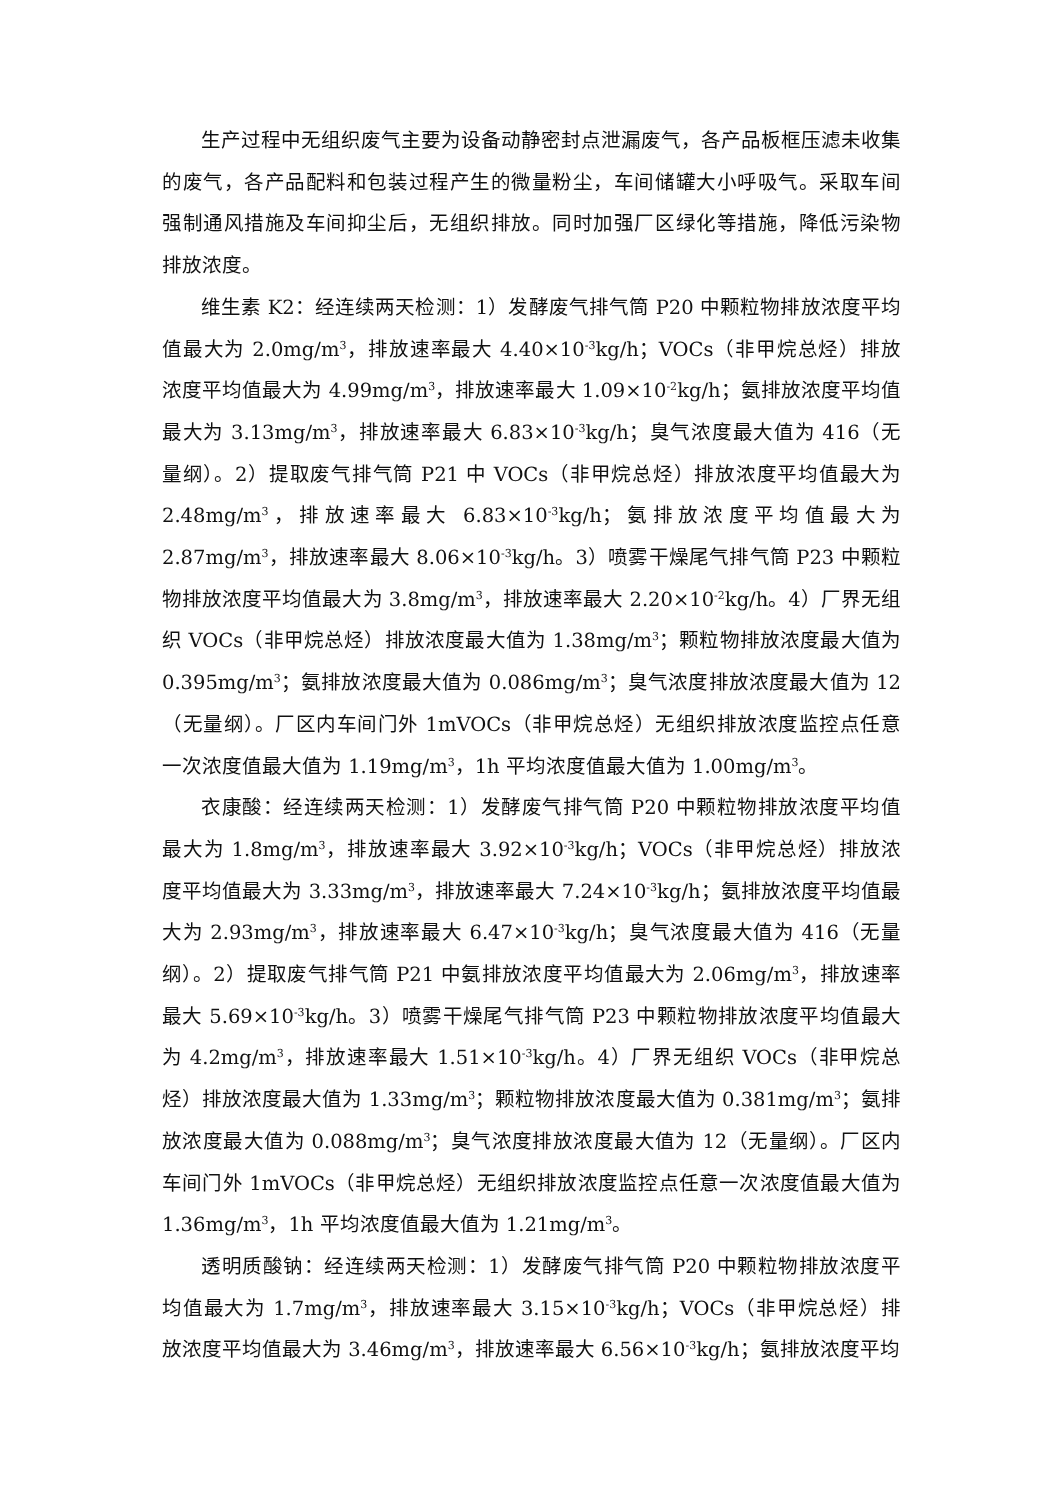生产过程中无组织废气主要为设备动静密封点泄漏废气，各产品板框压滤未收集的废气，各产品配料和包装过程产生的微量粉尘，车间储罐大小呼吸气。采取车间强制通风措施及车间抑尘后，无组织排放。同时加强厂区绿化等措施，降低污染物排放浓度。
维生素 K2：经连续两天检测：1）发酵废气排气筒 P20 中颗粒物排放浓度平均值最大为 2.0mg/m<sup>3</sup>，排放速率最大 4.40×10<sup>-3</sup>kg/h；VOCs（非甲烷总烃）排放浓度平均值最大为 4.99mg/m<sup>3</sup>，排放速率最大 1.09×10<sup>-2</sup>kg/h；氨排放浓度平均值最大为 3.13mg/m<sup>3</sup>，排放速率最大 6.83×10<sup>-3</sup>kg/h；臭气浓度最大值为 416（无量纲）。2）提取废气排气筒 P21 中 VOCs（非甲烷总烃）排放浓度平均值最大为 2.48mg/m<sup>3</sup>，排放速率最大 6.83×10<sup>-3</sup>kg/h；氨排放浓度平均值最大为 2.87mg/m<sup>3</sup>，排放速率最大 8.06×10<sup>-3</sup>kg/h。3）喷雾干燥尾气排气筒 P23 中颗粒物排放浓度平均值最大为 3.8mg/m<sup>3</sup>，排放速率最大 2.20×10<sup>-2</sup>kg/h。4）厂界无组织 VOCs（非甲烷总烃）排放浓度最大值为 1.38mg/m<sup>3</sup>；颗粒物排放浓度最大值为 0.395mg/m<sup>3</sup>；氨排放浓度最大值为 0.086mg/m<sup>3</sup>；臭气浓度排放浓度最大值为 12（无量纲）。厂区内车间门外 1mVOCs（非甲烷总烃）无组织排放浓度监控点任意一次浓度值最大值为 1.19mg/m<sup>3</sup>，1h 平均浓度值最大值为 1.00mg/m<sup>3</sup>。
衣康酸：经连续两天检测：1）发酵废气排气筒 P20 中颗粒物排放浓度平均值最大为 1.8mg/m<sup>3</sup>，排放速率最大 3.92×10<sup>-3</sup>kg/h；VOCs（非甲烷总烃）排放浓度平均值最大为 3.33mg/m<sup>3</sup>，排放速率最大 7.24×10<sup>-3</sup>kg/h；氨排放浓度平均值最大为 2.93mg/m<sup>3</sup>，排放速率最大 6.47×10<sup>-3</sup>kg/h；臭气浓度最大值为 416（无量纲）。2）提取废气排气筒 P21 中氨排放浓度平均值最大为 2.06mg/m<sup>3</sup>，排放速率最大 5.69×10<sup>-3</sup>kg/h。3）喷雾干燥尾气排气筒 P23 中颗粒物排放浓度平均值最大为 4.2mg/m<sup>3</sup>，排放速率最大 1.51×10<sup>-3</sup>kg/h。4）厂界无组织 VOCs（非甲烷总烃）排放浓度最大值为 1.33mg/m<sup>3</sup>；颗粒物排放浓度最大值为 0.381mg/m<sup>3</sup>；氨排放浓度最大值为 0.088mg/m<sup>3</sup>；臭气浓度排放浓度最大值为 12（无量纲）。厂区内车间门外 1mVOCs（非甲烷总烃）无组织排放浓度监控点任意一次浓度值最大值为 1.36mg/m<sup>3</sup>，1h 平均浓度值最大值为 1.21mg/m<sup>3</sup>。
透明质酸钠：经连续两天检测：1）发酵废气排气筒 P20 中颗粒物排放浓度平均值最大为 1.7mg/m<sup>3</sup>，排放速率最大 3.15×10<sup>-3</sup>kg/h；VOCs（非甲烷总烃）排放浓度平均值最大为 3.46mg/m<sup>3</sup>，排放速率最大 6.56×10<sup>-3</sup>kg/h；氨排放浓度平均